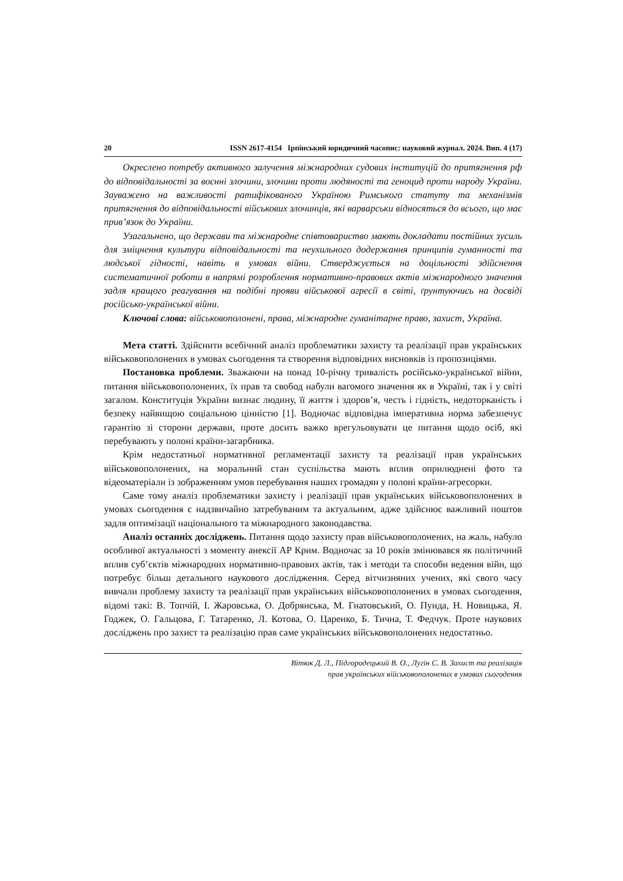20 ISSN 2617-4154 Ірпінський юридичний часопис: науковий журнал. 2024. Вип. 4 (17)
Окреслено потребу активного залучення міжнародних судових інституцій до притягнення рф до відповідальності за воєнні злочини, злочини проти людяності та геноцид проти народу України. Зауважено на важливості ратифікованого Україною Римського статуту та механізмів притягнення до відповідальності військових злочинців, які варварськи відносяться до всього, що має прив’язок до України.
Узагальнено, що держави та міжнародне співтовариство мають докладати постійних зусиль для зміцнення культури відповідальності та неухильного додержання принципів гуманності та людської гідності, навіть в умовах війни. Стверджується на доцільності здійснення систематичної роботи в напрямі розроблення нормативно-правових актів міжнародного значення задля кращого реагування на подібні прояви військової агресії в світі, ґрунтуючись на досвіді російсько-української війни.
Ключові слова: військовополонені, права, міжнародне гуманітарне право, захист, Україна.
Мета статті. Здійснити всебічний аналіз проблематики захисту та реалізації прав українських військовополонених в умовах сьогодення та створення відповідних висновків із пропозиціями.
Постановка проблеми. Зважаючи на понад 10-річну тривалість російсько-української війни, питання військовополонених, їх прав та свобод набули вагомого значення як в Україні, так і у світі загалом. Конституція України визнає людину, її життя і здоров’я, честь і гідність, недоторканість і безпеку найвищою соціальною цінністю [1]. Водночас відповідна імперативна норма забезпечує гарантію зі сторони держави, проте досить важко врегульовувати це питання щодо осіб, які перебувають у полоні країни-загарбника.
Крім недостатньої нормативної регламентації захисту та реалізації прав українських військовополонених, на моральний стан суспільства мають вплив оприлюднені фото та відеоматеріали із зображенням умов перебування наших громадян у полоні країни-агресорки.
Саме тому аналіз проблематики захисту і реалізації прав українських військовополонених в умовах сьогодення є надзвичайно затребуваним та актуальним, адже здійснює важливий поштов задля оптимізації національного та міжнародного законодавства.
Аналіз останніх досліджень. Питання щодо захисту прав військовополонених, на жаль, набуло особливої актуальності з моменту анексії АР Крим. Водночас за 10 років змінювався як політичний вплив суб’єктів міжнародних нормативно-правових актів, так і методи та способи ведення війн, що потребує більш детального наукового дослідження. Серед вітчизняних учених, які свого часу вивчали проблему захисту та реалізації прав українських військовополонених в умовах сьогодення, відомі такі: В. Топчій, І. Жаровська, О. Добрянська, М. Гнатовський, О. Пунда, Н. Новицька, Я. Годжек, О. Гальцова, Г. Татаренко, Л. Котова, О. Царенко, Б. Тична, Т. Федчук. Проте наукових досліджень про захист та реалізацію прав саме українських військовополонених недостатньо.
Вітюк Д. Л., Підгородецький В. О., Лугін С. В. Захист та реалізація
прав українських військовополонених в умовах сьогодення